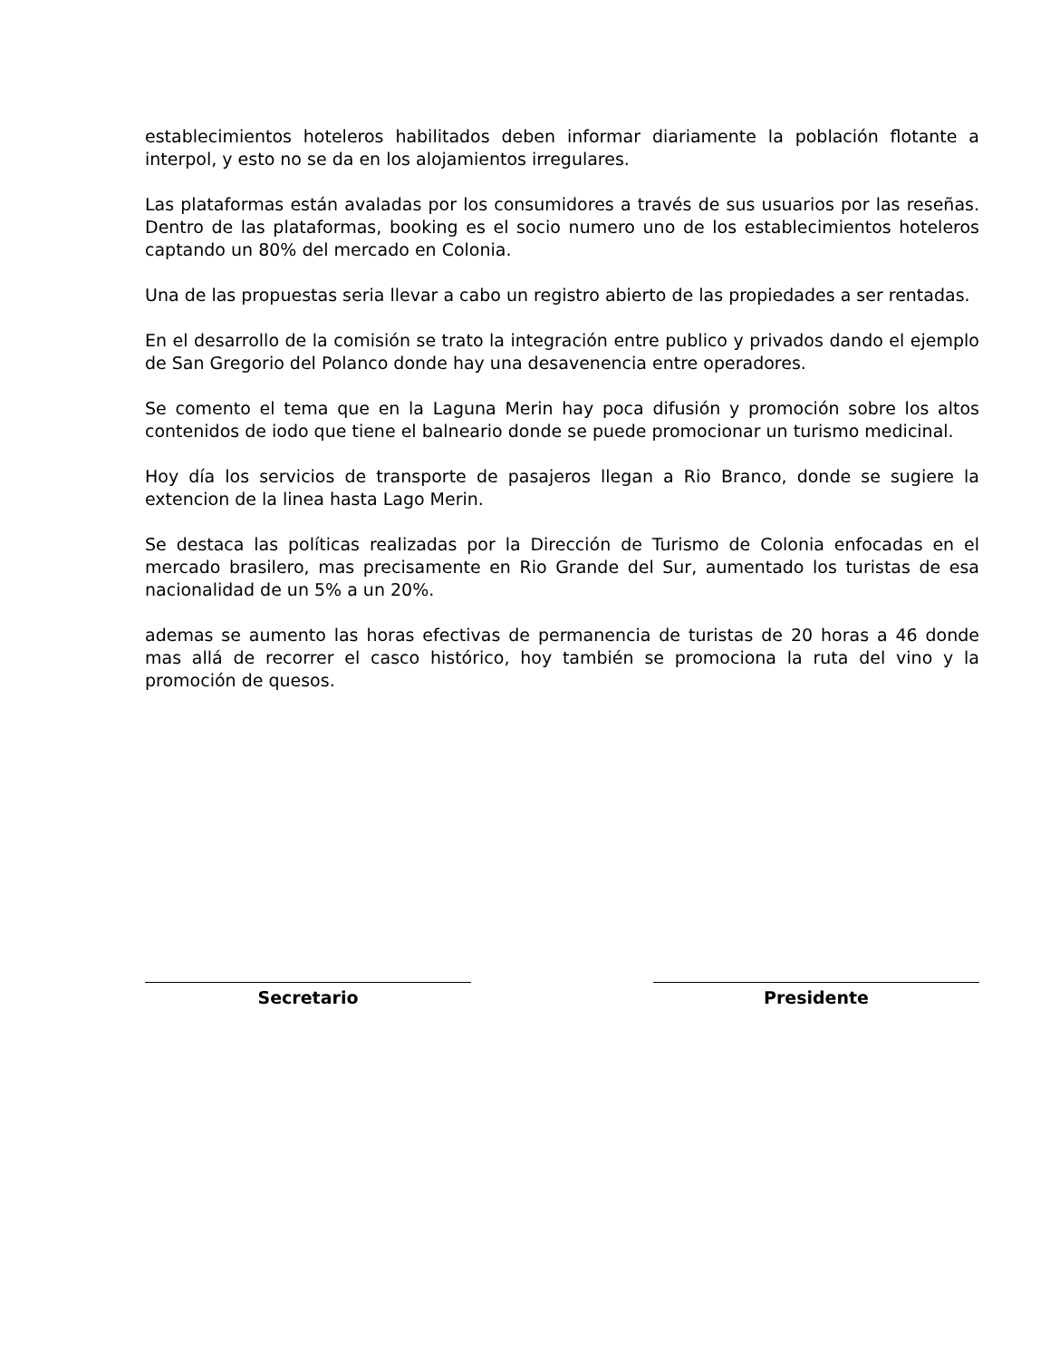establecimientos hoteleros habilitados deben informar diariamente la población flotante a interpol, y esto no se da en los alojamientos irregulares.
Las plataformas están avaladas por los consumidores a través de sus usuarios por las reseñas. Dentro de las plataformas, booking es el socio numero uno de los establecimientos hoteleros captando un 80% del mercado en Colonia.
Una de las propuestas seria llevar a cabo un registro abierto de las propiedades a ser rentadas.
En el desarrollo de la comisión se trato la integración entre publico y privados dando el ejemplo de San Gregorio del Polanco donde hay una desavenencia entre operadores.
Se comento el tema que en la Laguna Merin hay poca difusión y promoción sobre los altos contenidos de iodo que tiene el balneario donde se puede promocionar un turismo medicinal.
Hoy día los servicios de transporte de pasajeros llegan a Rio Branco, donde se sugiere la extencion de la linea hasta Lago Merin.
Se destaca las políticas realizadas por la Dirección de Turismo de Colonia enfocadas en el mercado brasilero, mas precisamente en Rio Grande del Sur, aumentado los turistas de esa nacionalidad de un 5% a un 20%.
ademas se aumento las horas efectivas de permanencia de turistas de 20 horas a 46 donde mas allá de recorrer el casco histórico, hoy también se promociona la ruta del vino y la promoción de quesos.
Secretario Presidente